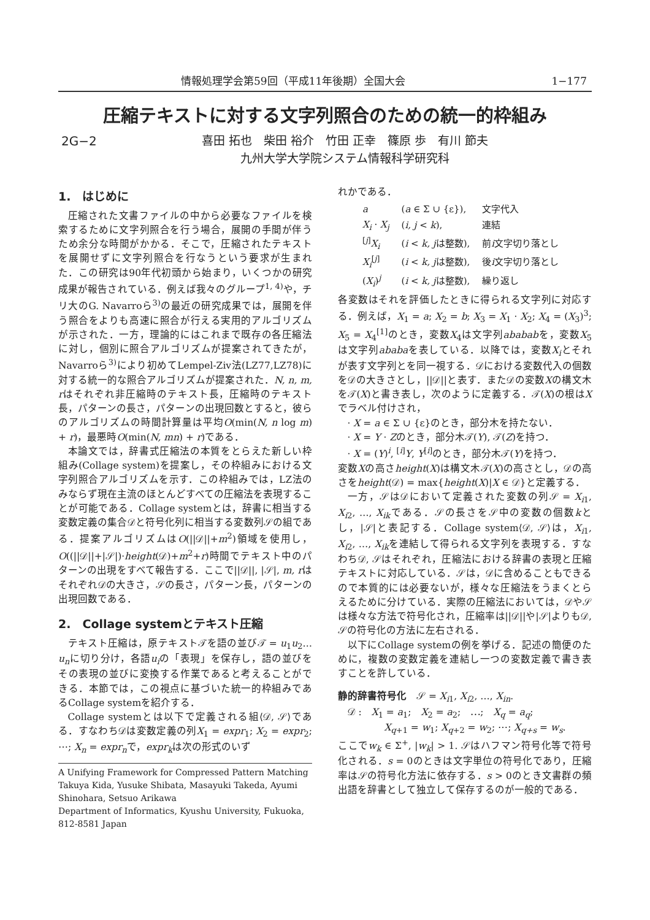情報処理学会第59回（平成11年後期）全国大会 1−177
圧縮テキストに対する文字列照合のための統一的枠組み
2G−2 喜田 拓也　柴田 裕介　竹田 正幸　篠原 歩　有川 節夫
九州大学大学院システム情報科学研究科
1.　はじめに
圧縮された文書ファイルの中から必要なファイルを検索するために文字列照合を行う場合，展開の手間が伴うため余分な時間がかかる．そこで，圧縮されたテキストを展開せずに文字列照合を行なうという要求が生まれた．この研究は90年代初頭から始まり，いくつかの研究成果が報告されている．例えば我々のグループ<sup>1, 4)</sup>や，チリ大のG. Navarroら<sup>3)</sup>の最近の研究成果では，展開を伴う照合をよりも高速に照合が行える実用的アルゴリズムが示された．一方，理論的にはこれまで既存の各圧縮法に対し，個別に照合アルゴリズムが提案されてきたが，Navarroら<sup>3)</sup>により初めてLempel-Ziv法(LZ77,LZ78)に対する統一的な照合アルゴリズムが提案された．N, n, m, rはそれぞれ非圧縮時のテキスト長，圧縮時のテキスト長，パターンの長さ，パターンの出現回数とすると，彼らのアルゴリズムの時間計算量は平均O(min(N, n log m) + r)，最悪時O(min(N, mn) + r)である．
本論文では，辞書式圧縮法の本質をとらえた新しい枠組み(Collage system)を提案し，その枠組みにおける文字列照合アルゴリズムを示す．この枠組みでは，LZ法のみならず現在主流のほとんどすべての圧縮法を表現することが可能である．Collage systemとは，辞書に相当する変数定義の集合𝒟と符号化列に相当する変数列𝒮の組である．提案アルゴリズムはO(||𝒟||+m<sup>2</sup>)領域を使用し，O((||𝒟||+|𝒮|)·height(𝒟)+m<sup>2</sup>+r)時間でテキスト中のパターンの出現をすべて報告する．ここで||𝒟||, |𝒮|, m, rはそれぞれ𝒟の大きさ，𝒮の長さ，パターン長，パターンの出現回数である．
2.　Collage systemとテキスト圧縮
テキスト圧縮は，原テキスト𝒯を語の並び𝒯 = u<sub>1</sub>u<sub>2</sub>…u<sub>n</sub>に切り分け，各語u<sub>i</sub>の「表現」を保存し，語の並びをその表現の並びに変換する作業であると考えることができる．本節では，この視点に基づいた統一的枠組みであるCollage systemを紹介する．
Collage systemとは以下で定義される組⟨𝒟, 𝒮⟩である．すなわち𝒟は変数定義の列X<sub>1</sub> = expr<sub>1</sub>; X<sub>2</sub> = expr<sub>2</sub>; ⋯; X<sub>n</sub> = expr<sub>n</sub>で，expr<sub>k</sub>は次の形式のいず
A Unifying Framework for Compressed Pattern Matching
Takuya Kida, Yusuke Shibata, Masayuki Takeda, Ayumi Shinohara, Setsuo Arikawa
Department of Informatics, Kyushu University, Fukuoka, 812-8581 Japan
れかである．
| a | ( a ∈ Σ ∪ {ε}), | 文字代入 |
| X<sub>i</sub> · X<sub>j</sub> | ( i, j < k ), | 連結 |
| <sup>[j]</sup> X<sub>i</sub> | ( i < k, j は整数), | 前 i 文字切り落とし |
| X<sub>i</sub><sup>[j]</sup> | ( i < k, j は整数), | 後 i 文字切り落とし |
| ( X<sub>i</sub> )<sup>j</sup> | ( i < k, j は整数), | 繰り返し |
各変数はそれを評価したときに得られる文字列に対応する．例えば，X<sub>1</sub> = a; X<sub>2</sub> = b; X<sub>3</sub> = X<sub>1</sub> · X<sub>2</sub>; X<sub>4</sub> = (X<sub>3</sub>)<sup>3</sup>; X<sub>5</sub> = X<sub>4</sub><sup>[1]</sup>のとき，変数X<sub>4</sub>は文字列abababを，変数X<sub>5</sub>は文字列ababaを表している．以降では，変数X<sub>i</sub>とそれが表す文字列とを同一視する．𝒟における変数代入の個数を𝒟の大きさとし，||𝒟||と表す．また𝒟の変数Xの構文木を𝒯(X)と書き表し，次のように定義する．𝒯(X)の根はXでラベル付けされ，
· X = a ∈ Σ ∪ {ε}のとき，部分木を持たない．
· X = Y · Zのとき，部分木𝒯(Y), 𝒯(Z)を持つ．
· X = (Y)<sup>i</sup>, <sup>[i]</sup>Y, Y<sup>[i]</sup>のとき，部分木𝒯(Y)を持つ．
変数Xの高さheight(X)は構文木𝒯(X)の高さとし，𝒟の高さをheight(𝒟) = max{height(X)|X ∈ 𝒟}と定義する．
一方，𝒮は𝒟において定義された変数の列𝒮 = X<sub>i1</sub>, X<sub>i2</sub>, …, X<sub>ik</sub>である．𝒮の長さを𝒮中の変数の個数kとし，|𝒮|と表記する．Collage system⟨𝒟, 𝒮⟩は，X<sub>i1</sub>, X<sub>i2</sub>, …, X<sub>ik</sub>を連結して得られる文字列を表現する．すなわち𝒟, 𝒮はそれぞれ，圧縮法における辞書の表現と圧縮テキストに対応している．𝒮は，𝒟に含めることもできるので本質的には必要ないが，様々な圧縮法をうまくとらえるために分けている．実際の圧縮法においては，𝒟や𝒮は様々な方法で符号化され，圧縮率は||𝒟||や|𝒮|よりも𝒟, 𝒮の符号化の方法に左右される．
以下にCollage systemの例を挙げる．記述の簡便のために，複数の変数定義を連結し一つの変数定義で書き表すことを許している．
静的辞書符号化　𝒮 = X<sub>i1</sub>, X<sub>i2</sub>, …, X<sub>in</sub>.
𝒟 :　X<sub>1</sub> = a<sub>1</sub>;　X<sub>2</sub> = a<sub>2</sub>;　⋯;　X<sub>q</sub> = a<sub>q</sub>;
X<sub>q+1</sub> = w<sub>1</sub>; X<sub>q+2</sub> = w<sub>2</sub>; ⋯; X<sub>q+s</sub> = w<sub>s</sub>.
ここでw<sub>k</sub> ∈ Σ<sup>+</sup>, |w<sub>k</sub>| > 1. 𝒮はハフマン符号化等で符号化される．s = 0のときは文字単位の符号化であり，圧縮率は𝒮の符号化方法に依存する．s > 0のとき文書群の頻出語を辞書として独立して保存するのが一般的である．